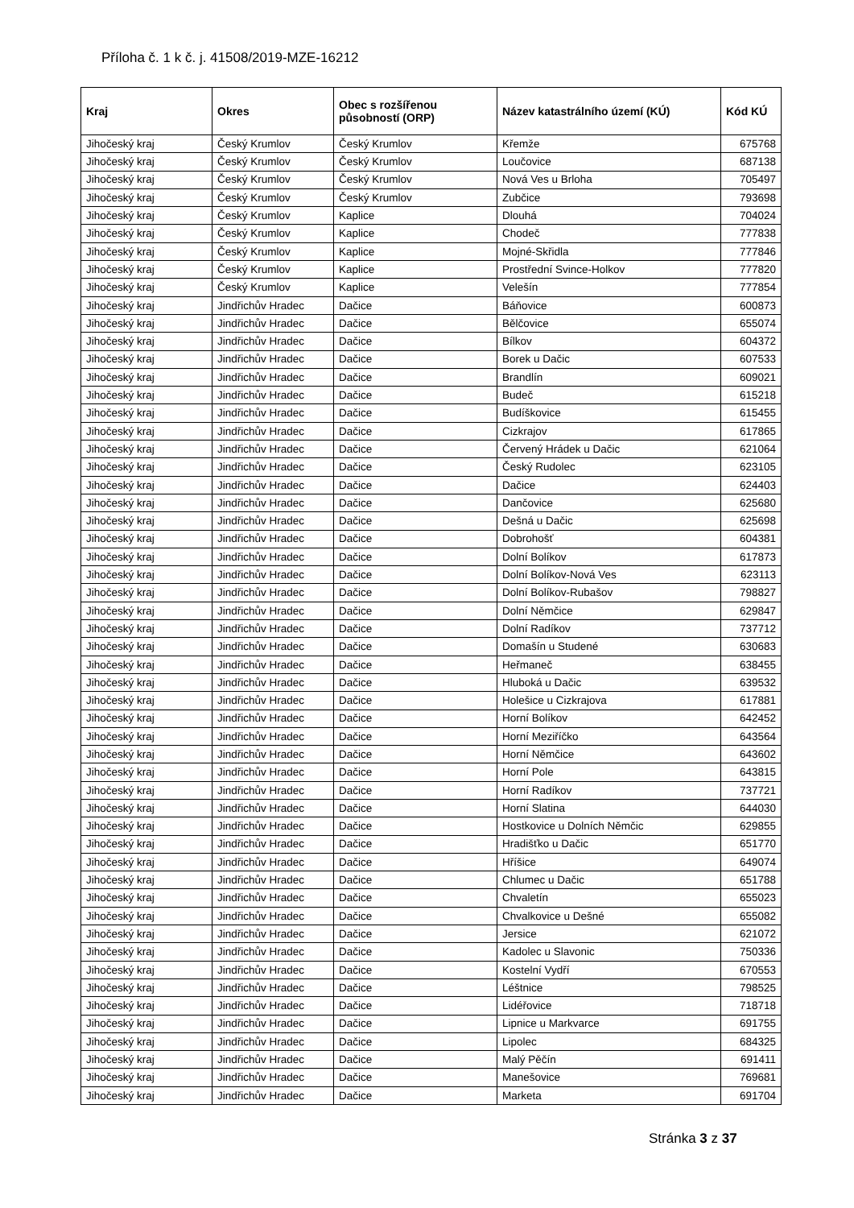Příloha č. 1 k č. j. 41508/2019-MZE-16212
| Kraj | Okres | Obec s rozšířenou působností (ORP) | Název katastrálního území (KÚ) | Kód KÚ |
| --- | --- | --- | --- | --- |
| Jihočeský kraj | Český Krumlov | Český Krumlov | Křemže | 675768 |
| Jihočeský kraj | Český Krumlov | Český Krumlov | Loučovice | 687138 |
| Jihočeský kraj | Český Krumlov | Český Krumlov | Nová Ves u Brloha | 705497 |
| Jihočeský kraj | Český Krumlov | Český Krumlov | Zubčice | 793698 |
| Jihočeský kraj | Český Krumlov | Kaplice | Dlouhá | 704024 |
| Jihočeský kraj | Český Krumlov | Kaplice | Chodeč | 777838 |
| Jihočeský kraj | Český Krumlov | Kaplice | Mojné-Skřidla | 777846 |
| Jihočeský kraj | Český Krumlov | Kaplice | Prostřední Svince-Holkov | 777820 |
| Jihočeský kraj | Český Krumlov | Kaplice | Velešín | 777854 |
| Jihočeský kraj | Jindřichův Hradec | Dačice | Báňovice | 600873 |
| Jihočeský kraj | Jindřichův Hradec | Dačice | Bělčovice | 655074 |
| Jihočeský kraj | Jindřichův Hradec | Dačice | Bílkov | 604372 |
| Jihočeský kraj | Jindřichův Hradec | Dačice | Borek u Dačic | 607533 |
| Jihočeský kraj | Jindřichův Hradec | Dačice | Brandlín | 609021 |
| Jihočeský kraj | Jindřichův Hradec | Dačice | Budeč | 615218 |
| Jihočeský kraj | Jindřichův Hradec | Dačice | Budíškovice | 615455 |
| Jihočeský kraj | Jindřichův Hradec | Dačice | Cizkrajov | 617865 |
| Jihočeský kraj | Jindřichův Hradec | Dačice | Červený Hrádek u Dačic | 621064 |
| Jihočeský kraj | Jindřichův Hradec | Dačice | Český Rudolec | 623105 |
| Jihočeský kraj | Jindřichův Hradec | Dačice | Dačice | 624403 |
| Jihočeský kraj | Jindřichův Hradec | Dačice | Dančovice | 625680 |
| Jihočeský kraj | Jindřichův Hradec | Dačice | Dešná u Dačic | 625698 |
| Jihočeský kraj | Jindřichův Hradec | Dačice | Dobrohošť | 604381 |
| Jihočeský kraj | Jindřichův Hradec | Dačice | Dolní Bolíkov | 617873 |
| Jihočeský kraj | Jindřichův Hradec | Dačice | Dolní Bolíkov-Nová Ves | 623113 |
| Jihočeský kraj | Jindřichův Hradec | Dačice | Dolní Bolíkov-Rubašov | 798827 |
| Jihočeský kraj | Jindřichův Hradec | Dačice | Dolní Němčice | 629847 |
| Jihočeský kraj | Jindřichův Hradec | Dačice | Dolní Radíkov | 737712 |
| Jihočeský kraj | Jindřichův Hradec | Dačice | Domašín u Studené | 630683 |
| Jihočeský kraj | Jindřichův Hradec | Dačice | Heřmaneč | 638455 |
| Jihočeský kraj | Jindřichův Hradec | Dačice | Hluboká u Dačic | 639532 |
| Jihočeský kraj | Jindřichův Hradec | Dačice | Holešice u Cizkrajova | 617881 |
| Jihočeský kraj | Jindřichův Hradec | Dačice | Horní Bolíkov | 642452 |
| Jihočeský kraj | Jindřichův Hradec | Dačice | Horní Meziříčko | 643564 |
| Jihočeský kraj | Jindřichův Hradec | Dačice | Horní Němčice | 643602 |
| Jihočeský kraj | Jindřichův Hradec | Dačice | Horní Pole | 643815 |
| Jihočeský kraj | Jindřichův Hradec | Dačice | Horní Radíkov | 737721 |
| Jihočeský kraj | Jindřichův Hradec | Dačice | Horní Slatina | 644030 |
| Jihočeský kraj | Jindřichův Hradec | Dačice | Hostkovice u Dolních Němčic | 629855 |
| Jihočeský kraj | Jindřichův Hradec | Dačice | Hradišťko u Dačic | 651770 |
| Jihočeský kraj | Jindřichův Hradec | Dačice | Hříšice | 649074 |
| Jihočeský kraj | Jindřichův Hradec | Dačice | Chlumec u Dačic | 651788 |
| Jihočeský kraj | Jindřichův Hradec | Dačice | Chvaletín | 655023 |
| Jihočeský kraj | Jindřichův Hradec | Dačice | Chvalkovice u Dešné | 655082 |
| Jihočeský kraj | Jindřichův Hradec | Dačice | Jersice | 621072 |
| Jihočeský kraj | Jindřichův Hradec | Dačice | Kadolec u Slavonic | 750336 |
| Jihočeský kraj | Jindřichův Hradec | Dačice | Kostelní Vydří | 670553 |
| Jihočeský kraj | Jindřichův Hradec | Dačice | Léštnice | 798525 |
| Jihočeský kraj | Jindřichův Hradec | Dačice | Lidéřovice | 718718 |
| Jihočeský kraj | Jindřichův Hradec | Dačice | Lipnice u Markvarce | 691755 |
| Jihočeský kraj | Jindřichův Hradec | Dačice | Lipolec | 684325 |
| Jihočeský kraj | Jindřichův Hradec | Dačice | Malý Pěčín | 691411 |
| Jihočeský kraj | Jindřichův Hradec | Dačice | Manešovice | 769681 |
| Jihočeský kraj | Jindřichův Hradec | Dačice | Marketa | 691704 |
Stránka 3 z 37